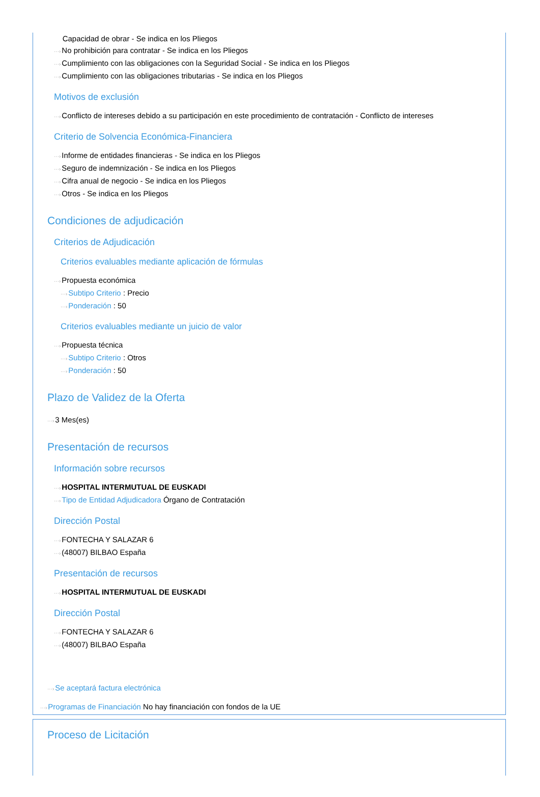Capacidad de obrar - Se indica en los Pliegos
···›No prohibición para contratar - Se indica en los Pliegos
···›Cumplimiento con las obligaciones con la Seguridad Social - Se indica en los Pliegos
···›Cumplimiento con las obligaciones tributarias - Se indica en los Pliegos
Motivos de exclusión
···›Conflicto de intereses debido a su participación en este procedimiento de contratación - Conflicto de intereses
Criterio de Solvencia Económica-Financiera
···›Informe de entidades financieras - Se indica en los Pliegos
···›Seguro de indemnización - Se indica en los Pliegos
···›Cifra anual de negocio - Se indica en los Pliegos
···›Otros - Se indica en los Pliegos
Condiciones de adjudicación
Criterios de Adjudicación
Criterios evaluables mediante aplicación de fórmulas
···›Propuesta económica
···›Subtipo Criterio : Precio
···›Ponderación : 50
Criterios evaluables mediante un juicio de valor
···›Propuesta técnica
···›Subtipo Criterio : Otros
···›Ponderación : 50
Plazo de Validez de la Oferta
···›3 Mes(es)
Presentación de recursos
Información sobre recursos
···›HOSPITAL INTERMUTUAL DE EUSKADI
···›Tipo de Entidad Adjudicadora Órgano de Contratación
Dirección Postal
···›FONTECHA Y SALAZAR 6
···›(48007) BILBAO España
Presentación de recursos
···›HOSPITAL INTERMUTUAL DE EUSKADI
Dirección Postal
···›FONTECHA Y SALAZAR 6
···›(48007) BILBAO España
···›Se aceptará factura electrónica
···›Programas de Financiación No hay financiación con fondos de la UE
Proceso de Licitación